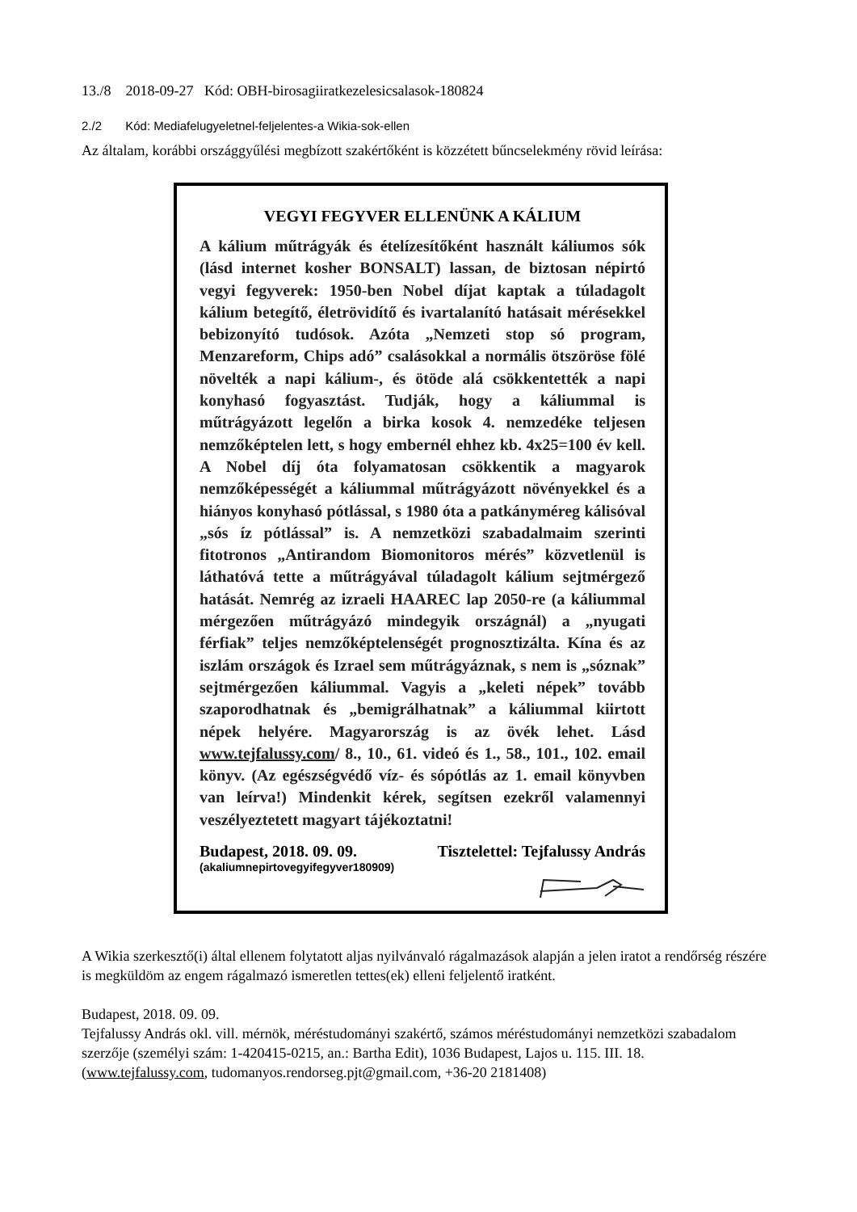13./8 2018-09-27 Kód: OBH-birosagiiratkezelesicsalasok-180824
2./2 Kód: Mediafelugyeletnel-feljelentes-a Wikia-sok-ellen
Az általam, korábbi országgyűlési megbízott szakértőként is közzétett bűncselekmény rövid leírása:
VEGYI FEGYVER ELLENÜNK A KÁLIUM
A kálium műtrágyák és ételízesítőként használt káliumos sók (lásd internet kosher BONSALT) lassan, de biztosan népirtó vegyi fegyverek: 1950-ben Nobel díjat kaptak a túladagolt kálium betegítő, életrövidítő és ivartalanító hatásait mérésekkel bebizonyító tudósok. Azóta „Nemzeti stop só program, Menzareform, Chips adó” csalásokkal a normális ötszöröse fölé növelték a napi kálium-, és ötöde alá csökkentették a napi konyhasó fogyasztást. Tudják, hogy a káliummal is műtrágyázott legelőn a birka kosok 4. nemzedéke teljesen nemzőképtelen lett, s hogy embernél ehhez kb. 4x25=100 év kell. A Nobel díj óta folyamatosan csökkentik a magyarok nemzőképességét a káliummal műtrágyázott növényekkel és a hiányos konyhasó pótlással, s 1980 óta a patkányméreg kálisóval „sós íz pótlással” is. A nemzetközi szabadalmaim szerinti fitotronos „Antirandom Biomonitoros mérés” közvetlenül is láthatóvá tette a műtrágyával túladagolt kálium sejtmérgező hatását. Nemrég az izraeli HAAREC lap 2050-re (a káliummal mérgezően műtrágyázó mindegyik országnál) a „nyugati férfiak” teljes nemzőképtelenségét prognosztizálta. Kína és az iszlám országok és Izrael sem műtrágyáznak, s nem is „sóznak” sejtmérgezően káliummal. Vagyis a „keleti népek” tovább szaporodhatnak és „bemigrálhatnak” a káliummal kiirtott népek helyére. Magyarország is az övék lehet. Lásd www.tejfalussy.com/ 8., 10., 61. videó és 1., 58., 101., 102. email könyv. (Az egészségvédő víz- és sópótlás az 1. email könyvben van leírva!) Mindenkit kérek, segítsen ezekről valamennyi veszélyeztetett magyart tájékoztatni!
Budapest, 2018. 09. 09. Tisztelettel: Tejfalussy András
(akaliumnepirtovegyifegyver180909)
A Wikia szerkesztő(i) által ellenem folytatott aljas nyilvánvaló rágalmazások alapján a jelen iratot a rendőrség részére is megküldöm az engem rágalmazó ismeretlen tettes(ek) elleni feljelentő iratként.
Budapest, 2018. 09. 09.
Tejfalussy András okl. vill. mérnök, méréstudományi szakértő, számos méréstudományi nemzetközi szabadalom szerzője (személyi szám: 1-420415-0215, an.: Bartha Edit), 1036 Budapest, Lajos u. 115. III. 18.
(www.tejfalussy.com, tudomanyos.rendorseg.pjt@gmail.com, +36-20 2181408)